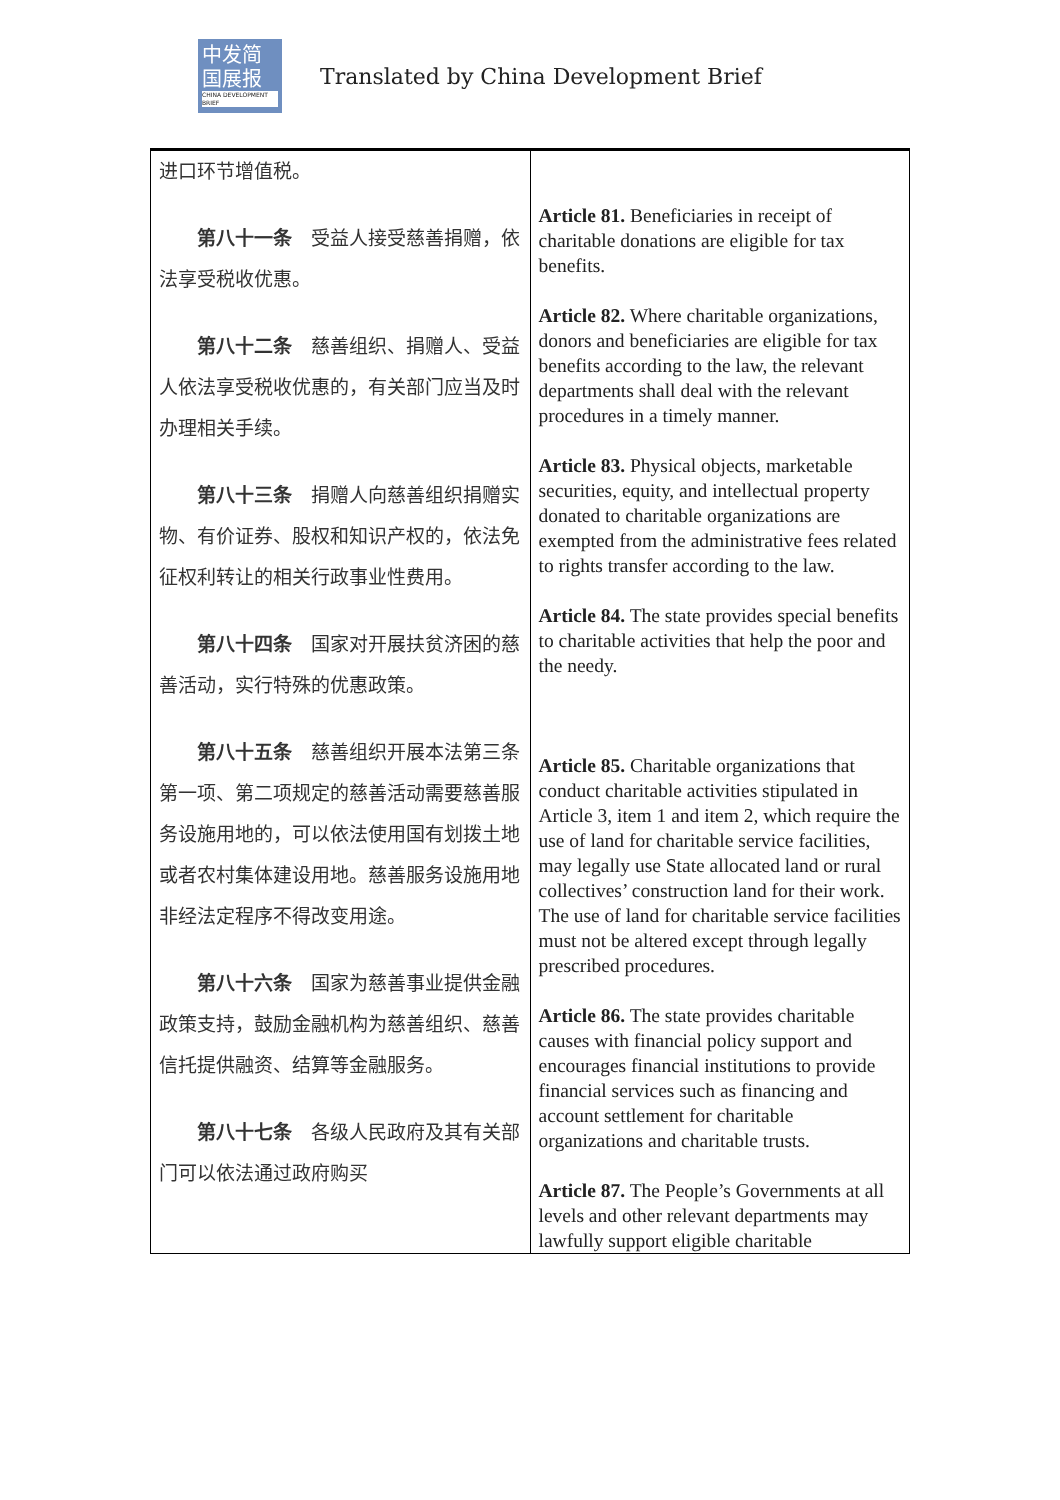中发简
国展报
CHINA DEVELOPMENT BRIEF
Translated by China Development Brief
| 进口环节增值税。 第八十一条 受益人接受慈善捐赠，依法享受税收优惠。 第八十二条 慈善组织、捐赠人、受益人依法享受税收优惠的，有关部门应当及时办理相关手续。 第八十三条 捐赠人向慈善组织捐赠实物、有价证券、股权和知识产权的，依法免征权利转让的相关行政事业性费用。 第八十四条 国家对开展扶贫济困的慈善活动，实行特殊的优惠政策。 第八十五条 慈善组织开展本法第三条第一项、第二项规定的慈善活动需要慈善服务设施用地的，可以依法使用国有划拨土地或者农村集体建设用地。慈善服务设施用地非经法定程序不得改变用途。 第八十六条 国家为慈善事业提供金融政策支持，鼓励金融机构为慈善组织、慈善信托提供融资、结算等金融服务。 第八十七条 各级人民政府及其有关部门可以依法通过政府购买 | Article 81. Beneficiaries in receipt of charitable donations are eligible for tax benefits. Article 82. Where charitable organizations, donors and beneficiaries are eligible for tax benefits according to the law, the relevant departments shall deal with the relevant procedures in a timely manner. Article 83. Physical objects, marketable securities, equity, and intellectual property donated to charitable organizations are exempted from the administrative fees related to rights transfer according to the law. Article 84. The state provides special benefits to charitable activities that help the poor and the needy. Article 85. Charitable organizations that conduct charitable activities stipulated in Article 3, item 1 and item 2, which require the use of land for charitable service facilities, may legally use State allocated land or rural collectives’ construction land for their work. The use of land for charitable service facilities must not be altered except through legally prescribed procedures. Article 86. The state provides charitable causes with financial policy support and encourages financial institutions to provide financial services such as financing and account settlement for charitable organizations and charitable trusts. Article 87. The People’s Governments at all levels and other relevant departments may lawfully support eligible charitable |